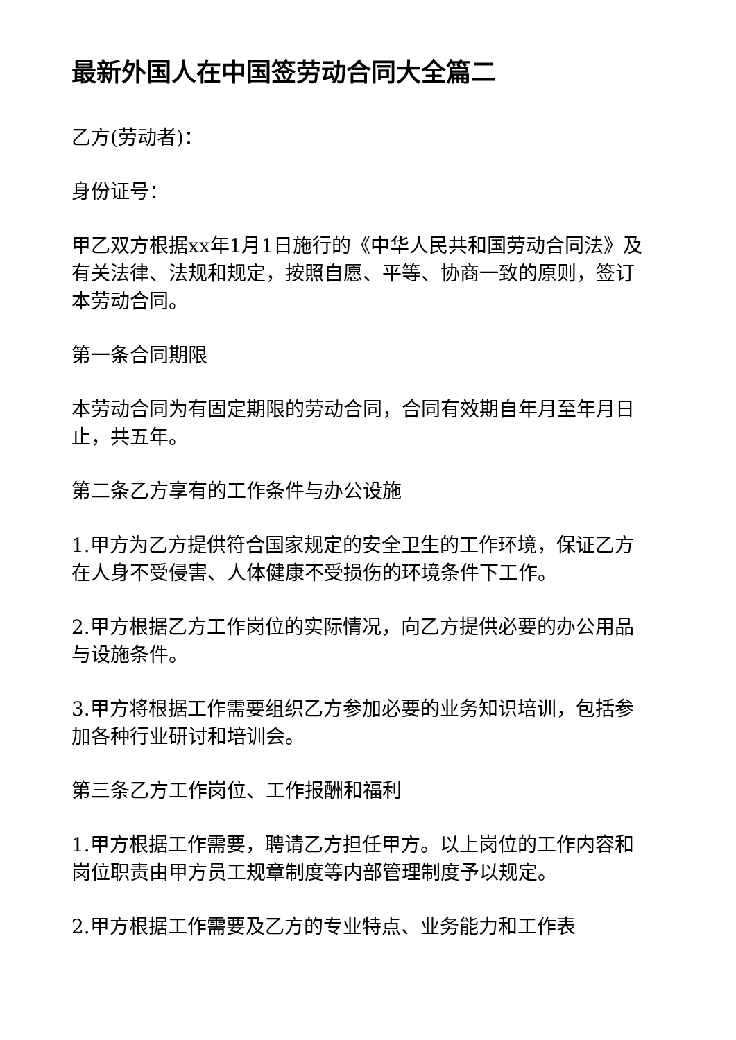最新外国人在中国签劳动合同大全篇二
乙方(劳动者)：
身份证号：
甲乙双方根据xx年1月1日施行的《中华人民共和国劳动合同法》及有关法律、法规和规定，按照自愿、平等、协商一致的原则，签订本劳动合同。
第一条合同期限
本劳动合同为有固定期限的劳动合同，合同有效期自年月至年月日止，共五年。
第二条乙方享有的工作条件与办公设施
1.甲方为乙方提供符合国家规定的安全卫生的工作环境，保证乙方在人身不受侵害、人体健康不受损伤的环境条件下工作。
2.甲方根据乙方工作岗位的实际情况，向乙方提供必要的办公用品与设施条件。
3.甲方将根据工作需要组织乙方参加必要的业务知识培训，包括参加各种行业研讨和培训会。
第三条乙方工作岗位、工作报酬和福利
1.甲方根据工作需要，聘请乙方担任甲方。以上岗位的工作内容和岗位职责由甲方员工规章制度等内部管理制度予以规定。
2.甲方根据工作需要及乙方的专业特点、业务能力和工作表